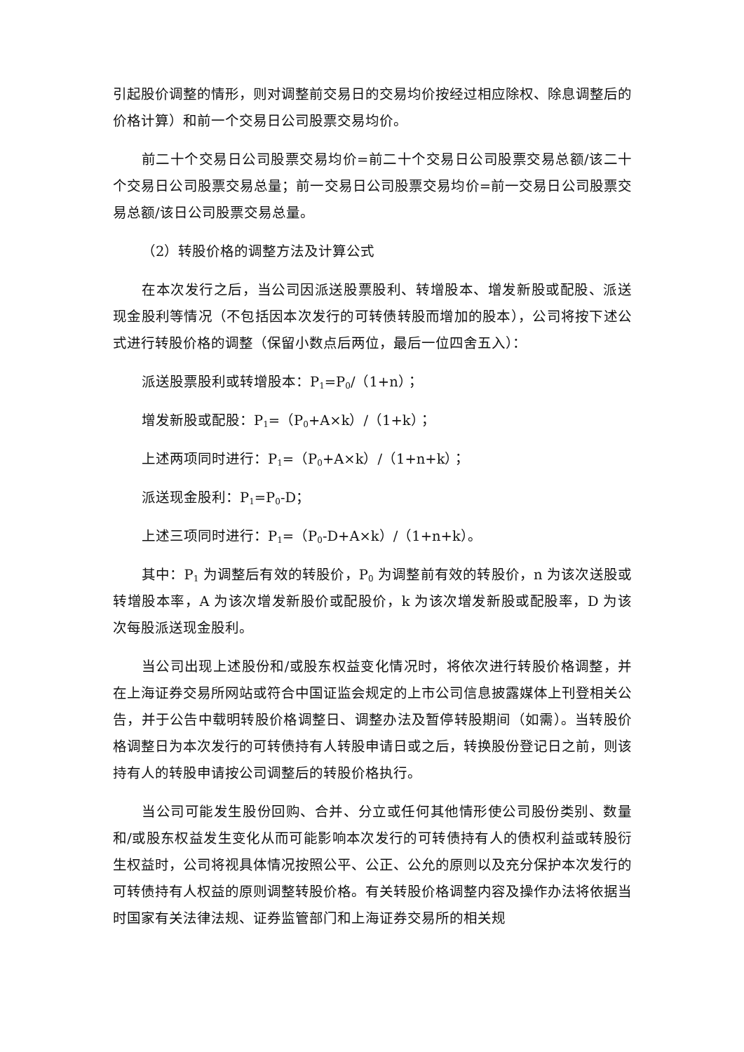引起股价调整的情形，则对调整前交易日的交易均价按经过相应除权、除息调整后的价格计算）和前一个交易日公司股票交易均价。
前二十个交易日公司股票交易均价=前二十个交易日公司股票交易总额/该二十个交易日公司股票交易总量；前一交易日公司股票交易均价=前一交易日公司股票交易总额/该日公司股票交易总量。
（2）转股价格的调整方法及计算公式
在本次发行之后，当公司因派送股票股利、转增股本、增发新股或配股、派送现金股利等情况（不包括因本次发行的可转债转股而增加的股本），公司将按下述公式进行转股价格的调整（保留小数点后两位，最后一位四舍五入）：
派送股票股利或转增股本：P<sub>1</sub>=P<sub>0</sub>/（1+n）；
增发新股或配股：P<sub>1</sub>=（P<sub>0</sub>+A×k）/（1+k）；
上述两项同时进行：P<sub>1</sub>=（P<sub>0</sub>+A×k）/（1+n+k）；
派送现金股利：P<sub>1</sub>=P<sub>0</sub>-D；
上述三项同时进行：P<sub>1</sub>=（P<sub>0</sub>-D+A×k）/（1+n+k）。
其中：P<sub>1</sub> 为调整后有效的转股价，P<sub>0</sub> 为调整前有效的转股价，n 为该次送股或转增股本率，A 为该次增发新股价或配股价，k 为该次增发新股或配股率，D 为该次每股派送现金股利。
当公司出现上述股份和/或股东权益变化情况时，将依次进行转股价格调整，并在上海证券交易所网站或符合中国证监会规定的上市公司信息披露媒体上刊登相关公告，并于公告中载明转股价格调整日、调整办法及暂停转股期间（如需）。当转股价格调整日为本次发行的可转债持有人转股申请日或之后，转换股份登记日之前，则该持有人的转股申请按公司调整后的转股价格执行。
当公司可能发生股份回购、合并、分立或任何其他情形使公司股份类别、数量和/或股东权益发生变化从而可能影响本次发行的可转债持有人的债权利益或转股衍生权益时，公司将视具体情况按照公平、公正、公允的原则以及充分保护本次发行的可转债持有人权益的原则调整转股价格。有关转股价格调整内容及操作办法将依据当时国家有关法律法规、证券监管部门和上海证券交易所的相关规